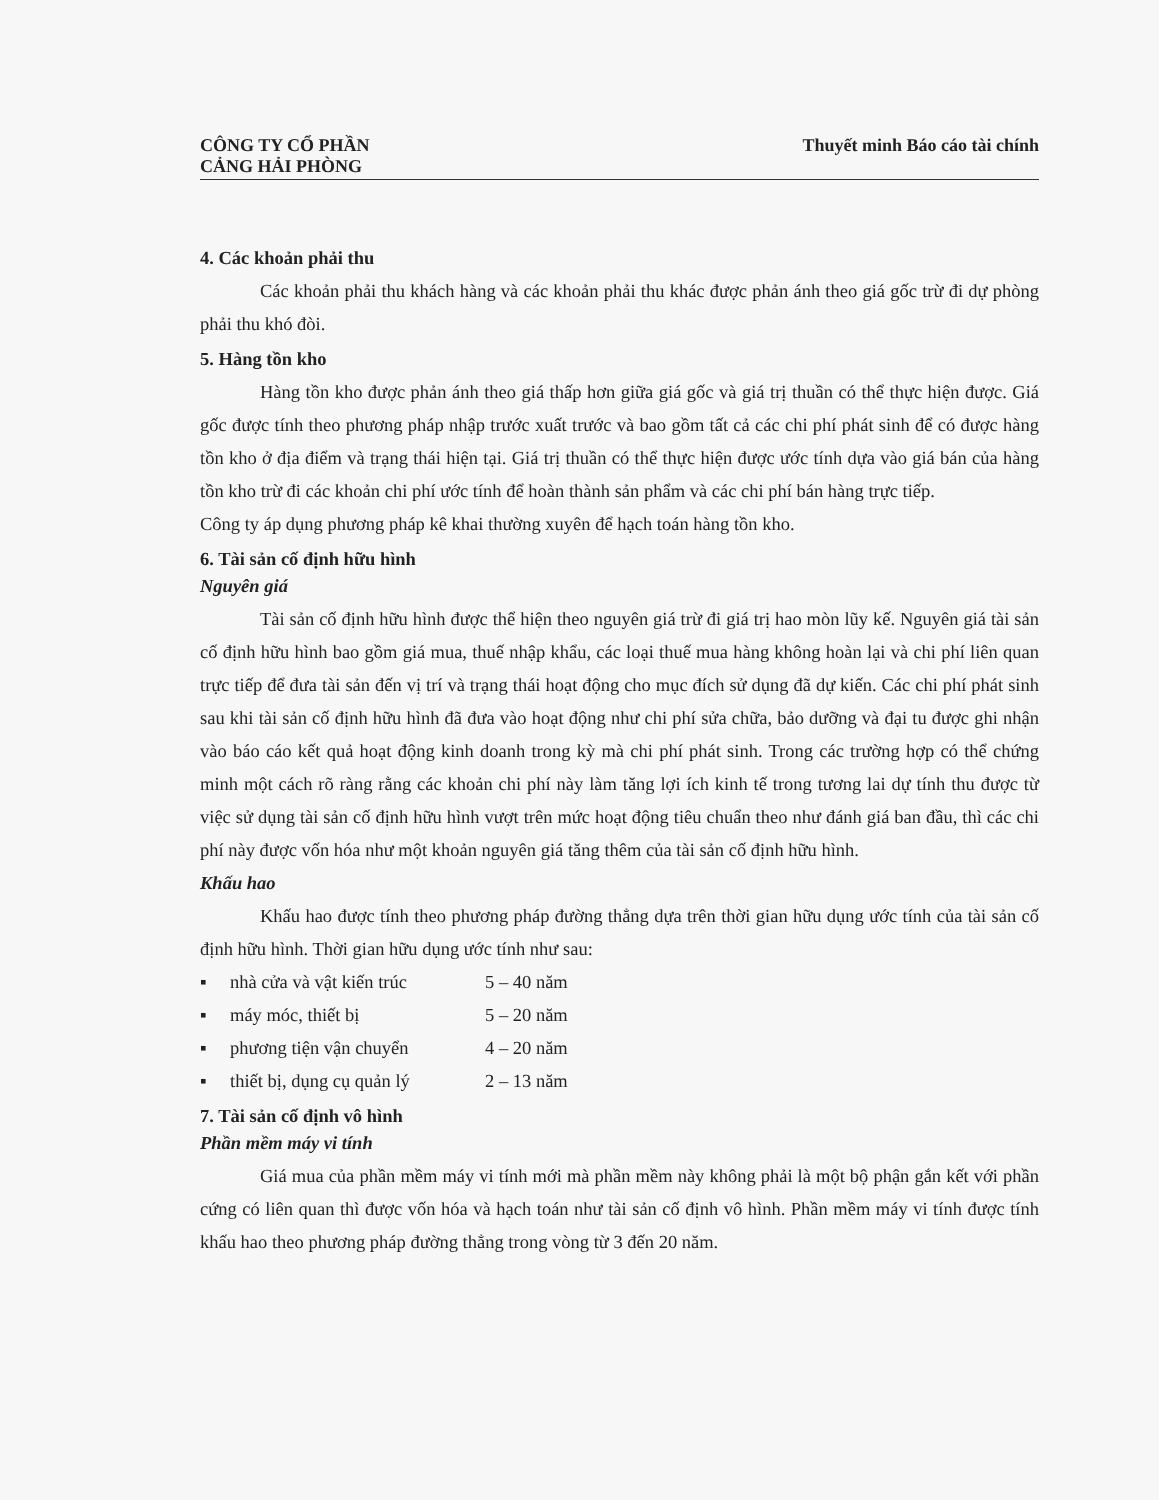CÔNG TY CỔ PHẦN
CẢNG HẢI PHÒNG
Thuyết minh Báo cáo tài chính
4. Các khoản phải thu
Các khoản phải thu khách hàng và các khoản phải thu khác được phản ánh theo giá gốc trừ đi dự phòng phải thu khó đòi.
5. Hàng tồn kho
Hàng tồn kho được phản ánh theo giá thấp hơn giữa giá gốc và giá trị thuần có thể thực hiện được. Giá gốc được tính theo phương pháp nhập trước xuất trước và bao gồm tất cả các chi phí phát sinh để có được hàng tồn kho ở địa điểm và trạng thái hiện tại. Giá trị thuần có thể thực hiện được ước tính dựa vào giá bán của hàng tồn kho trừ đi các khoản chi phí ước tính để hoàn thành sản phẩm và các chi phí bán hàng trực tiếp.
Công ty áp dụng phương pháp kê khai thường xuyên để hạch toán hàng tồn kho.
6. Tài sản cố định hữu hình
Nguyên giá
Tài sản cố định hữu hình được thể hiện theo nguyên giá trừ đi giá trị hao mòn lũy kế. Nguyên giá tài sản cố định hữu hình bao gồm giá mua, thuế nhập khẩu, các loại thuế mua hàng không hoàn lại và chi phí liên quan trực tiếp để đưa tài sản đến vị trí và trạng thái hoạt động cho mục đích sử dụng đã dự kiến. Các chi phí phát sinh sau khi tài sản cố định hữu hình đã đưa vào hoạt động như chi phí sửa chữa, bảo dưỡng và đại tu được ghi nhận vào báo cáo kết quả hoạt động kinh doanh trong kỳ mà chi phí phát sinh. Trong các trường hợp có thể chứng minh một cách rõ ràng rằng các khoản chi phí này làm tăng lợi ích kinh tế trong tương lai dự tính thu được từ việc sử dụng tài sản cố định hữu hình vượt trên mức hoạt động tiêu chuẩn theo như đánh giá ban đầu, thì các chi phí này được vốn hóa như một khoản nguyên giá tăng thêm của tài sản cố định hữu hình.
Khấu hao
Khấu hao được tính theo phương pháp đường thẳng dựa trên thời gian hữu dụng ước tính của tài sản cố định hữu hình. Thời gian hữu dụng ước tính như sau:
▪ nhà cửa và vật kiến trúc 5 – 40 năm
▪ máy móc, thiết bị 5 – 20 năm
▪ phương tiện vận chuyển 4 – 20 năm
▪ thiết bị, dụng cụ quản lý 2 – 13 năm
7. Tài sản cố định vô hình
Phần mềm máy vi tính
Giá mua của phần mềm máy vi tính mới mà phần mềm này không phải là một bộ phận gắn kết với phần cứng có liên quan thì được vốn hóa và hạch toán như tài sản cố định vô hình. Phần mềm máy vi tính được tính khấu hao theo phương pháp đường thẳng trong vòng từ 3 đến 20 năm.